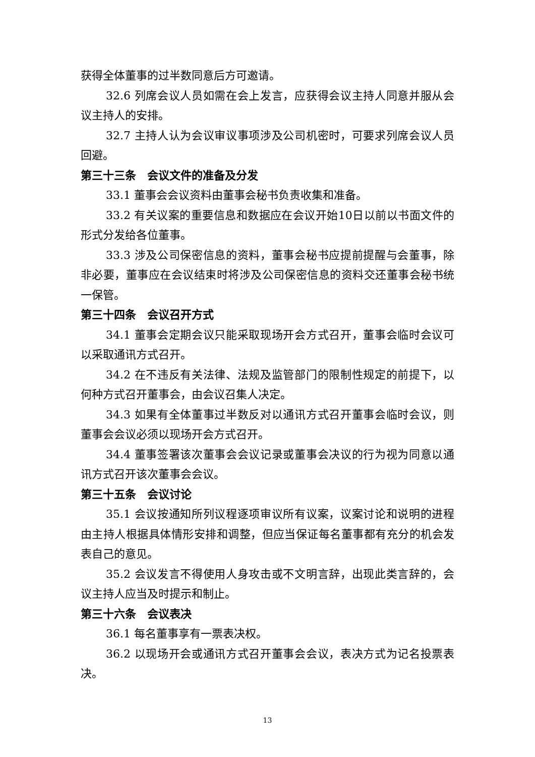获得全体董事的过半数同意后方可邀请。
32.6 列席会议人员如需在会上发言，应获得会议主持人同意并服从会议主持人的安排。
32.7 主持人认为会议审议事项涉及公司机密时，可要求列席会议人员回避。
第三十三条　会议文件的准备及分发
33.1 董事会会议资料由董事会秘书负责收集和准备。
33.2 有关议案的重要信息和数据应在会议开始10日以前以书面文件的形式分发给各位董事。
33.3 涉及公司保密信息的资料，董事会秘书应提前提醒与会董事，除非必要，董事应在会议结束时将涉及公司保密信息的资料交还董事会秘书统一保管。
第三十四条　会议召开方式
34.1 董事会定期会议只能采取现场开会方式召开，董事会临时会议可以采取通讯方式召开。
34.2 在不违反有关法律、法规及监管部门的限制性规定的前提下，以何种方式召开董事会，由会议召集人决定。
34.3 如果有全体董事过半数反对以通讯方式召开董事会临时会议，则董事会会议必须以现场开会方式召开。
34.4 董事签署该次董事会会议记录或董事会决议的行为视为同意以通讯方式召开该次董事会会议。
第三十五条　会议讨论
35.1 会议按通知所列议程逐项审议所有议案，议案讨论和说明的进程由主持人根据具体情形安排和调整，但应当保证每名董事都有充分的机会发表自己的意见。
35.2 会议发言不得使用人身攻击或不文明言辞，出现此类言辞的，会议主持人应当及时提示和制止。
第三十六条　会议表决
36.1 每名董事享有一票表决权。
36.2 以现场开会或通讯方式召开董事会会议，表决方式为记名投票表决。
13